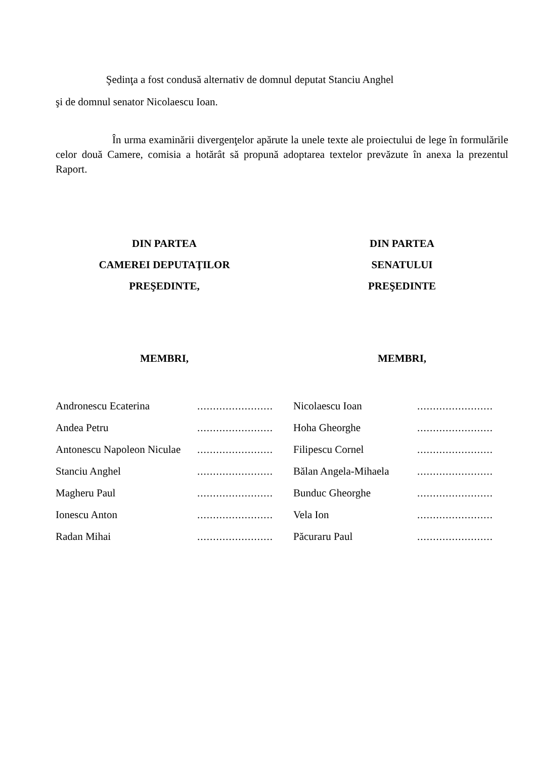Şedinţa a fost condusă alternativ de domnul deputat Stanciu Anghel
şi de domnul senator Nicolaescu Ioan.
În urma examinării divergenţelor apărute la unele texte ale proiectului de lege în formulările celor două Camere, comisia a hotărât să propună adoptarea textelor prevăzute în anexa la prezentul Raport.
DIN PARTEA
CAMEREI DEPUTAŢILOR
PREŞEDINTE,
MEMBRI,
| Andronescu Ecaterina | ........................ |
| Andea Petru | ........................ |
| Antonescu Napoleon Niculae | ........................ |
| Stanciu Anghel | ........................ |
| Magheru Paul | ........................ |
| Ionescu Anton | ........................ |
| Radan Mihai | ........................ |
DIN PARTEA
SENATULUI
PREŞEDINTE
MEMBRI,
| Nicolaescu Ioan | ........................ |
| Hoha Gheorghe | ........................ |
| Filipescu Cornel | ........................ |
| Bălan Angela-Mihaela | ........................ |
| Bunduc Gheorghe | ........................ |
| Vela Ion | ........................ |
| Păcuraru Paul | ........................ |